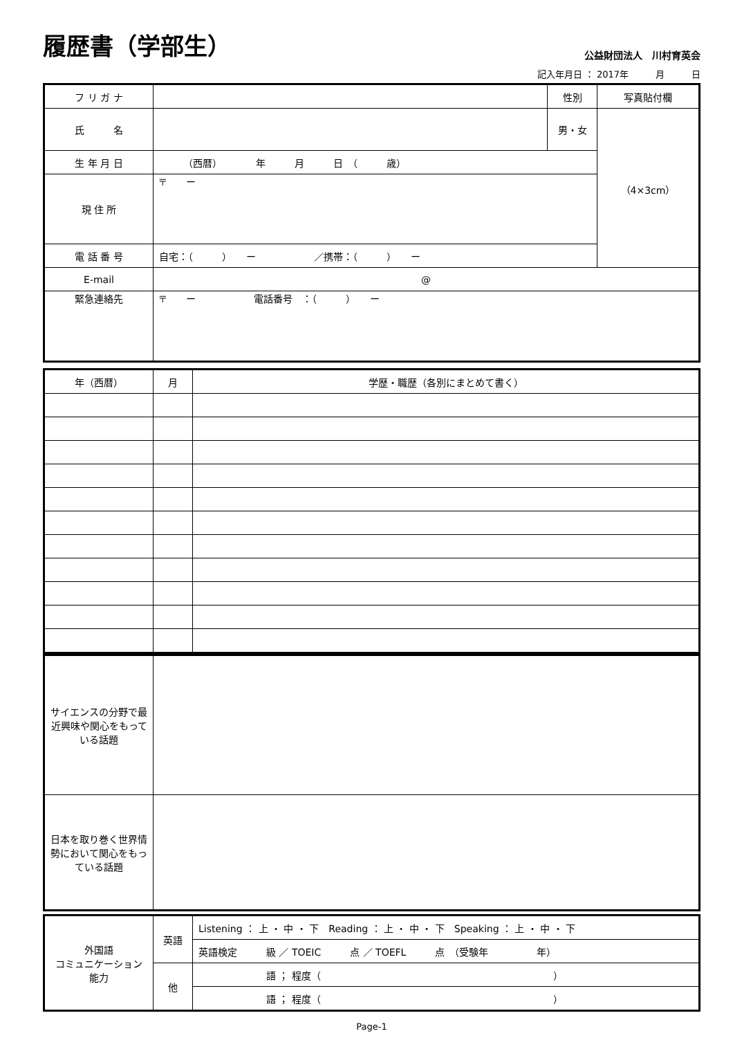履歴書（学部生）
公益財団法人　川村育英会
記入年月日 ： 2017年　　　月　　　日
| フ リ ガ ナ | | 性別 | 写真貼付欄 |
| 氏 名 | | 男・女 | （4×3cm） |
| 生 年 月 日 | （西暦） 年 月 日 （ 歳） | | |
| 現 住 所 | 〒 ー | | |
| 電 話 番 号 | 自宅：（ ） ー ／携帯：（ ） ー | | |
| E-mail | @ | | |
| 緊急連絡先 | 〒 ー 電話番号 ：（ ） ー | | |
| 年（西暦） | 月 | 学歴・職歴（各別にまとめて書く） |
| --- | --- | --- |
| サイエンスの分野で最近興味や関心をもっている話題 | |
| 日本を取り巻く世界情勢において関心をもっている話題 | |
| 外国語 コミュニケーション 能力 | 英語 | Listening ： 上 ・ 中 ・ 下 Reading ： 上 ・ 中 ・ 下 Speaking ： 上 ・ 中 ・ 下 |
| | | 英語検定 級 ／ TOEIC 点 ／ TOEFL 点 （受験年 年） |
| | 他 | 語 ； 程度（ ） |
| | | 語 ； 程度（ ） |
Page-1